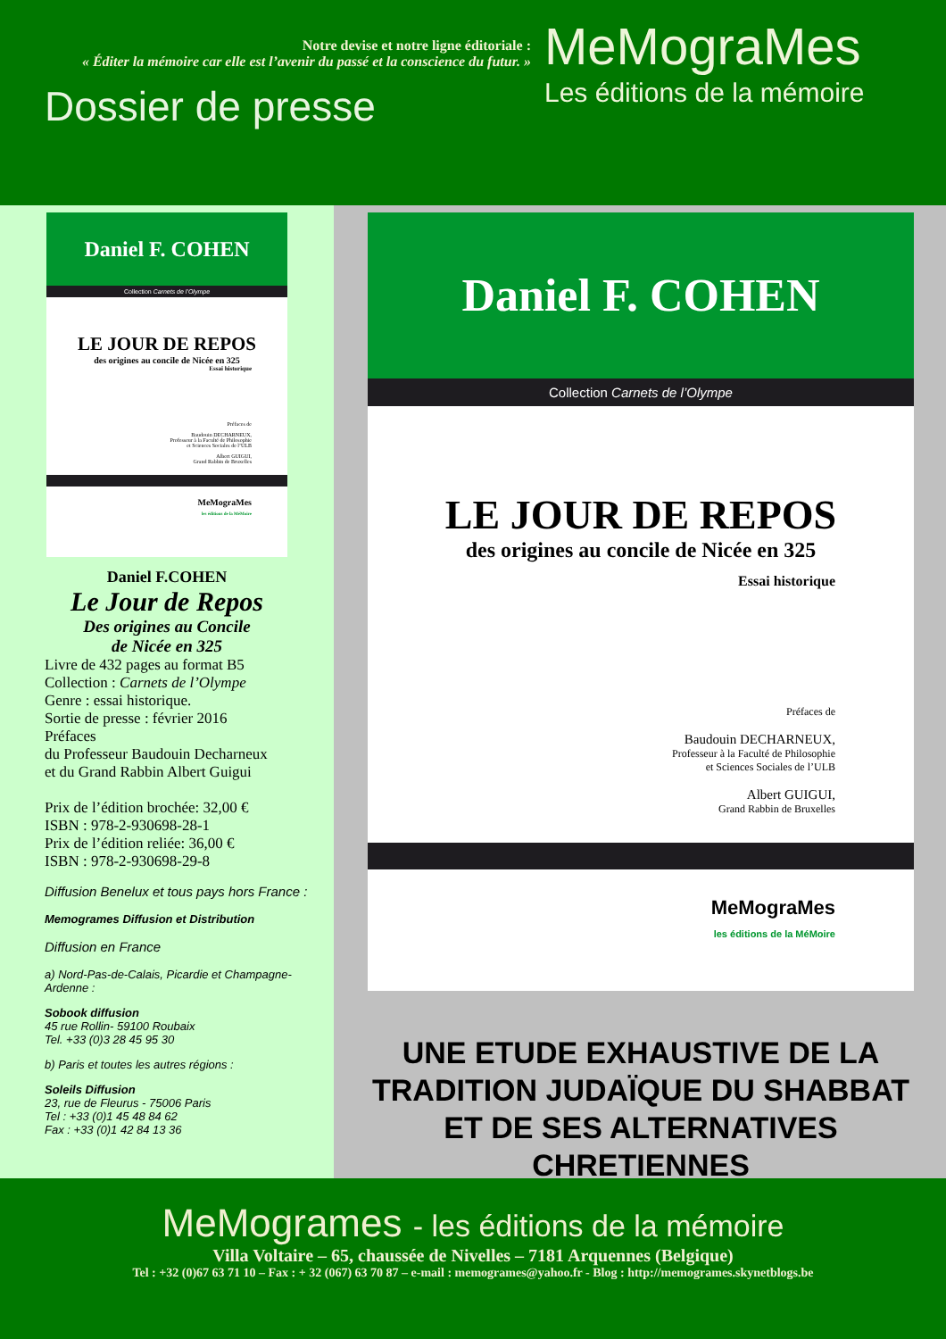Notre devise et notre ligne éditoriale :
« Éditer la mémoire car elle est l’avenir du passé et la conscience du futur. »
Dossier de presse
MeMograMes
Les éditions de la mémoire
Daniel F. COHEN
Collection Carnets de l’Olympe
LE JOUR DE REPOS
des origines au concile de Nicée en 325
Essai historique
Préfaces de
Baudouin DECHARNEUX,
Professeur à la Faculté de Philosophie
et Sciences Sociales de l’ULB
Albert GUIGUI,
Grand Rabbin de Bruxelles
MeMograMes
les éditions de la MéMoire
Daniel F.COHEN
Le Jour de Repos
Des origines au Concile
de Nicée en 325
Livre de 432 pages au format B5
Collection : Carnets de l’Olympe
Genre : essai historique.
Sortie de presse : février 2016
Préfaces
du Professeur Baudouin Decharneux
et du Grand Rabbin Albert Guigui
Prix de l’édition brochée: 32,00 €
ISBN : 978-2-930698-28-1
Prix de l’édition reliée: 36,00 €
ISBN : 978-2-930698-29-8
Diffusion Benelux et tous pays hors France :
Memogrames Diffusion et Distribution
Diffusion en France
a) Nord-Pas-de-Calais, Picardie et Champagne-Ardenne :
Sobook diffusion
45 rue Rollin- 59100 Roubaix
Tel. +33 (0)3 28 45 95 30
b) Paris et toutes les autres régions :
Soleils Diffusion
23, rue de Fleurus - 75006 Paris
Tel : +33 (0)1 45 48 84 62
Fax : +33 (0)1 42 84 13 36
Daniel F. COHEN
Collection Carnets de l’Olympe
LE JOUR DE REPOS
des origines au concile de Nicée en 325
Essai historique
Préfaces de
Baudouin DECHARNEUX,
Professeur à la Faculté de Philosophie
et Sciences Sociales de l’ULB
Albert GUIGUI,
Grand Rabbin de Bruxelles
MeMograMes
les éditions de la MéMoire
UNE ETUDE EXHAUSTIVE DE LA
TRADITION JUDAÏQUE DU SHABBAT
ET DE SES ALTERNATIVES CHRETIENNES
MeMogrames - les éditions de la mémoire
Villa Voltaire – 65, chaussée de Nivelles – 7181 Arquennes (Belgique)
Tel : +32 (0)67 63 71 10 – Fax : + 32 (067) 63 70 87 – e-mail : memogrames@yahoo.fr - Blog : http://memogrames.skynetblogs.be